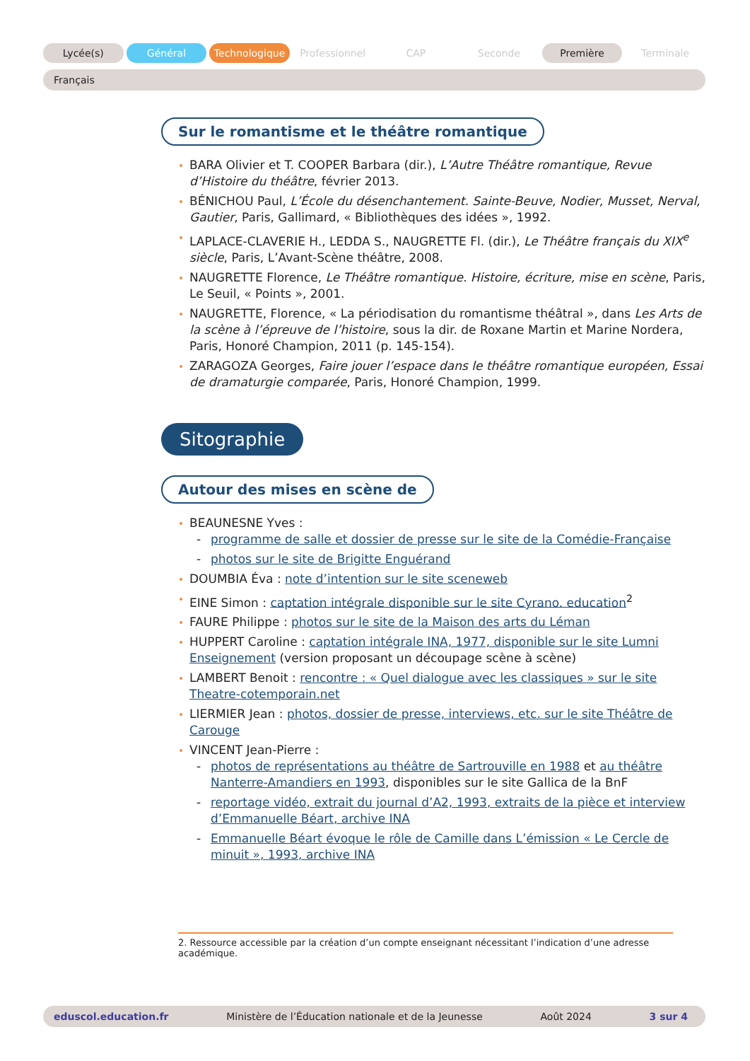Lycée(s) Général Technologique Professionnel CAP Seconde Première Terminale
Français
Sur le romantisme et le théâtre romantique
BARA Olivier et T. COOPER Barbara (dir.), L’Autre Théâtre romantique, Revue d’Histoire du théâtre, février 2013.
BÉNICHOU Paul, L’École du désenchantement. Sainte-Beuve, Nodier, Musset, Nerval, Gautier, Paris, Gallimard, « Bibliothèques des idées », 1992.
LAPLACE-CLAVERIE H., LEDDA S., NAUGRETTE Fl. (dir.), Le Théâtre français du XIX<sup>e</sup> siècle, Paris, L’Avant-Scène théâtre, 2008.
NAUGRETTE Florence, Le Théâtre romantique. Histoire, écriture, mise en scène, Paris, Le Seuil, « Points », 2001.
NAUGRETTE, Florence, « La périodisation du romantisme théâtral », dans Les Arts de la scène à l’épreuve de l’histoire, sous la dir. de Roxane Martin et Marine Nordera, Paris, Honoré Champion, 2011 (p. 145-154).
ZARAGOZA Georges, Faire jouer l’espace dans le théâtre romantique européen, Essai de dramaturgie comparée, Paris, Honoré Champion, 1999.
Sitographie
Autour des mises en scène de
BEAUNESNE Yves :
- programme de salle et dossier de presse sur le site de la Comédie-Française
- photos sur le site de Brigitte Enguérand
DOUMBIA Éva : note d’intention sur le site sceneweb
EINE Simon : captation intégrale disponible sur le site Cyrano. education<sup>2</sup>
FAURE Philippe : photos sur le site de la Maison des arts du Léman
HUPPERT Caroline : captation intégrale INA, 1977, disponible sur le site Lumni Enseignement (version proposant un découpage scène à scène)
LAMBERT Benoit : rencontre : « Quel dialogue avec les classiques » sur le site Theatre-cotemporain.net
LIERMIER Jean : photos, dossier de presse, interviews, etc. sur le site Théâtre de Carouge
VINCENT Jean-Pierre :
- photos de représentations au théâtre de Sartrouville en 1988 et au théâtre Nanterre-Amandiers en 1993, disponibles sur le site Gallica de la BnF
- reportage vidéo, extrait du journal d’A2, 1993, extraits de la pièce et interview d’Emmanuelle Béart, archive INA
- Emmanuelle Béart évoque le rôle de Camille dans L’émission « Le Cercle de minuit », 1993, archive INA
2. Ressource accessible par la création d’un compte enseignant nécessitant l’indication d’une adresse académique.
eduscol.education.fr Ministère de l’Éducation nationale et de la Jeunesse Août 2024 3 sur 4